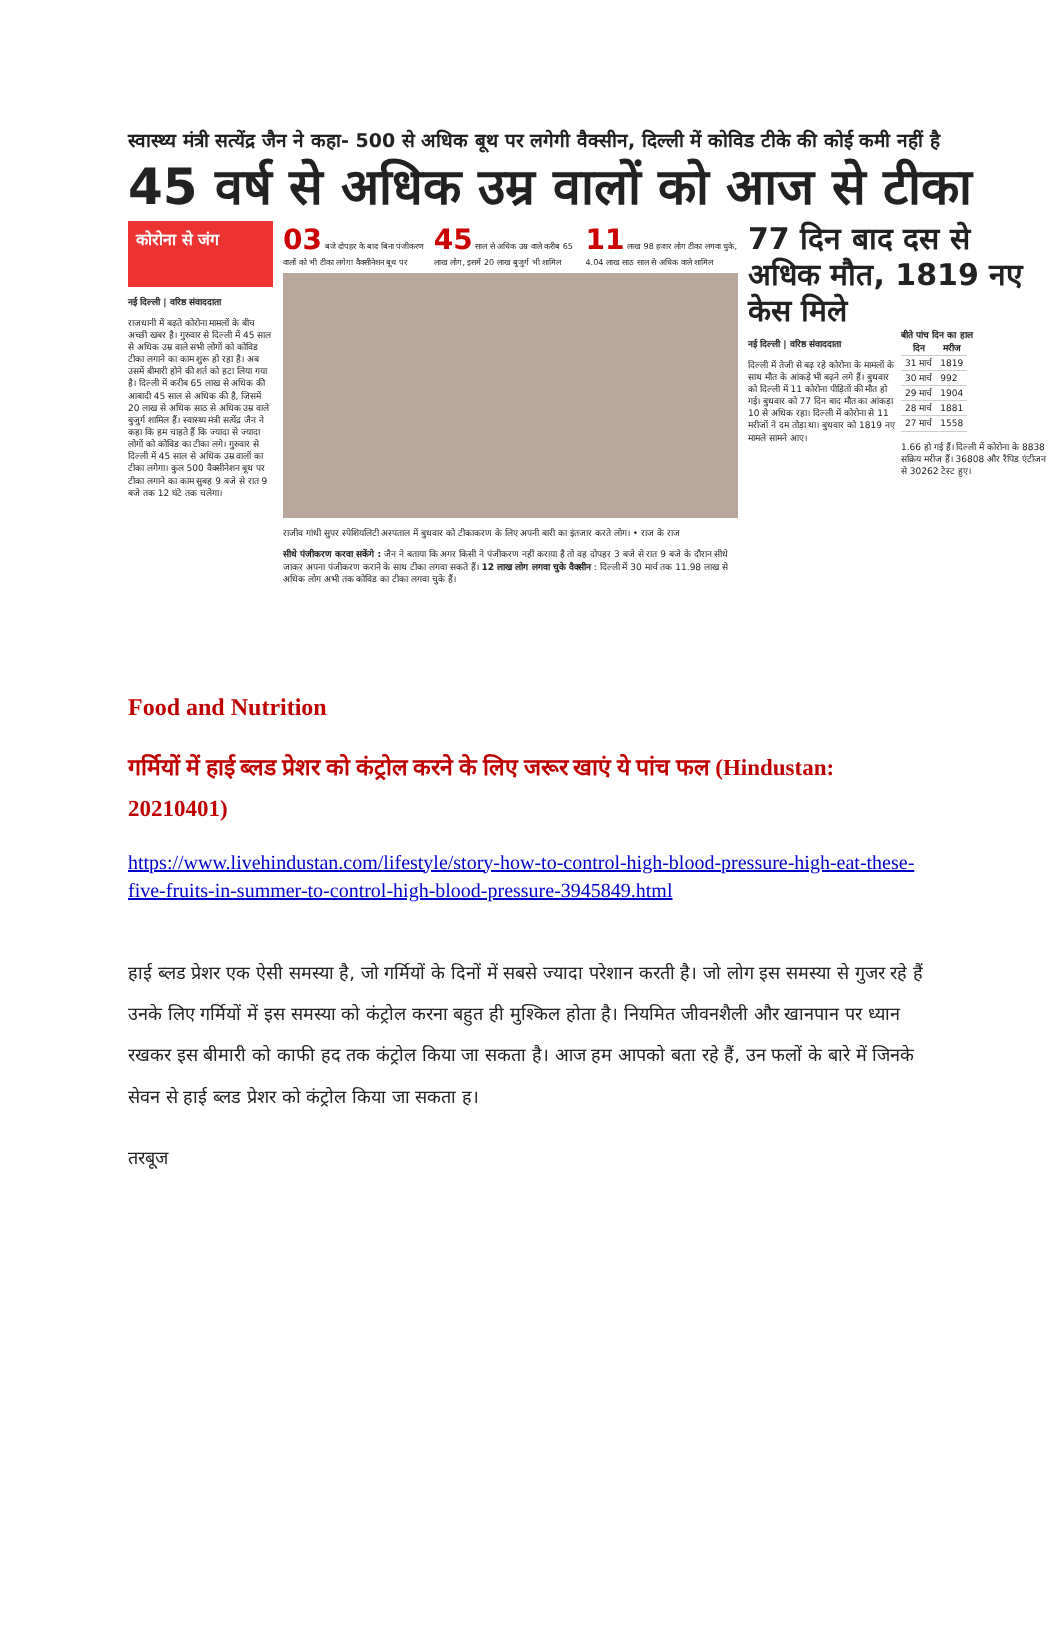स्वास्थ्य मंत्री सत्येंद्र जैन ने कहा- 500 से अधिक बूथ पर लगेगी वैक्सीन, दिल्ली में कोविड टीके की कोई कमी नहीं है
45 वर्ष से अधिक उम्र वालों को आज से टीका
कोरोना से जंग
नई दिल्ली | वरिष्ठ संवाददाता
राजधानी में बढ़ते कोरोना मामलों के बीच अच्छी खबर है। गुरुवार से दिल्ली में 45 साल से अधिक उम्र वाले सभी लोगों को कोविड टीका लगाने का काम शुरू हो रहा है। अब उसमें बीमारी होने की शर्त को हटा लिया गया है। दिल्ली में करीब 65 लाख से अधिक की आबादी 45 साल से अधिक की है, जिसमें 20 लाख से अधिक साठ से अधिक उम्र वाले बुजुर्ग शामिल हैं। स्वास्थ्य मंत्री सत्येंद्र जैन ने कहा कि हम चाहते हैं कि ज्यादा से ज्यादा लोगों को कोविड का टीका लगे। गुरुवार से दिल्ली में 45 साल से अधिक उम्र वालों का टीका लगेगा। कुल 500 वैक्सीनेशन बूथ पर टीका लगाने का काम सुबह 9 बजे से रात 9 बजे तक 12 घंटे तक चलेगा।
03 बजे दोपहर के बाद बिना पंजीकरण वालों को भी टीका लगेगा वैक्सीनेशन बूथ पर 45 साल से अधिक उम्र वाले करीब 65 लाख लोग, इसमें 20 लाख बुजुर्ग भी शामिल 11 लाख 98 हजार लोग टीका लगवा चुके, 4.04 लाख साठ साल से अधिक वाले शामिल
राजीव गांधी सुपर स्पेशियलिटी अस्पताल में बुधवार को टीकाकरण के लिए अपनी बारी का इंतजार करते लोग। • राज के राज
सीधे पंजीकरण करवा सकेंगे : जैन ने बताया कि अगर किसी ने पंजीकरण नहीं कराया है तो वह दोपहर 3 बजे से रात 9 बजे के दौरान सीधे जाकर अपना पंजीकरण कराने के साथ टीका लगवा सकते हैं। 12 लाख लोग लगवा चुके वैक्सीन : दिल्ली में 30 मार्च तक 11.98 लाख से अधिक लोग अभी तक कोविड का टीका लगवा चुके हैं।
77 दिन बाद दस से अधिक मौत, 1819 नए केस मिले
नई दिल्ली | वरिष्ठ संवाददाता
दिल्ली में तेजी से बढ़ रहे कोरोना के मामलों के साथ मौत के आंकड़े भी बढ़ने लगे हैं। बुधवार को दिल्ली में 11 कोरोना पीड़ितों की मौत हो गई। बुधवार को 77 दिन बाद मौत का आंकड़ा 10 से अधिक रहा। दिल्ली में कोरोना से 11 मरीजों ने दम तोड़ा था। बुधवार को 1819 नए मामले सामने आए।
बीते पांच दिन का हाल
| दिन | मरीज |
| --- | --- |
| 31 मार्च | 1819 |
| 30 मार्च | 992 |
| 29 मार्च | 1904 |
| 28 मार्च | 1881 |
| 27 मार्च | 1558 |
1.66 हो गई हैं। दिल्ली में कोरोना के 8838 सक्रिय मरीज हैं। 36808 और रैपिड एंटीजन से 30262 टेस्ट हुए।
Food and Nutrition
गर्मियों में हाई ब्लड प्रेशर को कंट्रोल करने के लिए जरूर खाएं ये पांच फल (Hindustan: 20210401)
https://www.livehindustan.com/lifestyle/story-how-to-control-high-blood-pressure-high-eat-these-five-fruits-in-summer-to-control-high-blood-pressure-3945849.html
हाई ब्लड प्रेशर एक ऐसी समस्या है, जो गर्मियों के दिनों में सबसे ज्यादा परेशान करती है। जो लोग इस समस्या से गुजर रहे हैं उनके लिए गर्मियों में इस समस्या को कंट्रोल करना बहुत ही मुश्किल होता है। नियमित जीवनशैली और खानपान पर ध्यान रखकर इस बीमारी को काफी हद तक कंट्रोल किया जा सकता है। आज हम आपको बता रहे हैं, उन फलों के बारे में जिनके सेवन से हाई ब्लड प्रेशर को कंट्रोल किया जा सकता ह।
तरबूज